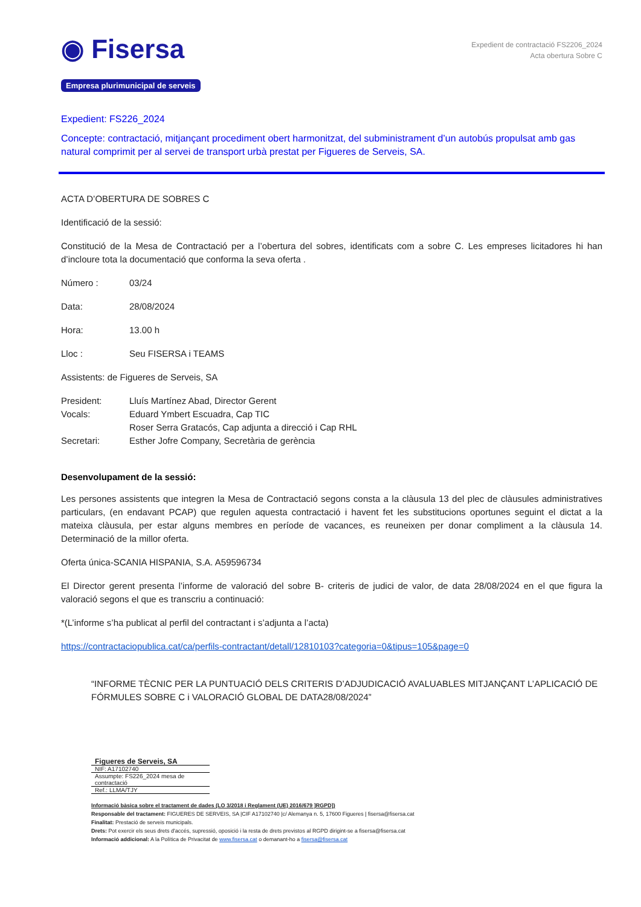◉ Fisersa
Empresa plurimunicipal de serveis
Expedient de contractació FS2206_2024
Acta obertura Sobre C
Expedient: FS226_2024
Concepte: contractació, mitjançant procediment obert harmonitzat, del subministrament d’un autobús propulsat amb gas natural comprimit per al servei de transport urbà prestat per Figueres de Serveis, SA.
ACTA D’OBERTURA DE SOBRES C
Identificació de la sessió:
Constitució de la Mesa de Contractació per a l’obertura del sobres, identificats com a sobre C. Les empreses licitadores hi han d’incloure tota la documentació que conforma la seva oferta .
| Número : | 03/24 |
| Data: | 28/08/2024 |
| Hora: | 13.00 h |
| Lloc : | Seu FISERSA i TEAMS |
Assistents: de Figueres de Serveis, SA
| President: | Lluís Martínez Abad, Director Gerent |
| Vocals: | Eduard Ymbert Escuadra, Cap TIC |
| | Roser Serra Gratacós, Cap adjunta a direcció i Cap RHL |
| Secretari: | Esther Jofre Company, Secretària de gerència |
Desenvolupament de la sessió:
Les persones assistents que integren la Mesa de Contractació segons consta a la clàusula 13 del plec de clàusules administratives particulars, (en endavant PCAP) que regulen aquesta contractació i havent fet les substitucions oportunes seguint el dictat a la mateixa clàusula, per estar alguns membres en període de vacances, es reuneixen per donar compliment a la clàusula 14. Determinació de la millor oferta.
Oferta única-SCANIA HISPANIA, S.A. A59596734
El Director gerent presenta l’informe de valoració del sobre B- criteris de judici de valor, de data 28/08/2024 en el que figura la valoració segons el que es transcriu a continuació:
*(L’informe s’ha publicat al perfil del contractant i s’adjunta a l’acta)
https://contractaciopublica.cat/ca/perfils-contractant/detall/12810103?categoria=0&tipus=105&page=0
“INFORME TÈCNIC PER LA PUNTUACIÓ DELS CRITERIS D’ADJUDICACIÓ AVALUABLES MITJANÇANT L’APLICACIÓ DE FÓRMULES SOBRE C i VALORACIÓ GLOBAL DE DATA28/08/2024”
| Figueres de Serveis, SA |
| NIF: A17102740 |
| Assumpte: FS226_2024 mesa de contractació |
| Ref.: LLMA/TJY |
Informació bàsica sobre el tractament de dades (LO 3/2018 i Reglament (UE) 2016/679 ]RGPD])
Responsable del tractament: FIGUERES DE SERVEIS, SA |CIF A17102740 |c/ Alemanya n. 5, 17600 Figueres | fisersa@fisersa.cat
Finalitat: Prestació de serveis municipals.
Drets: Pot exercir els seus drets d'accés, supressió, oposició i la resta de drets previstos al RGPD dirigint-se a fisersa@fisersa.cat
Informació addicional: A la Política de Privacitat de www.fisersa.cat o demanant-ho a fisersa@fisersa.cat